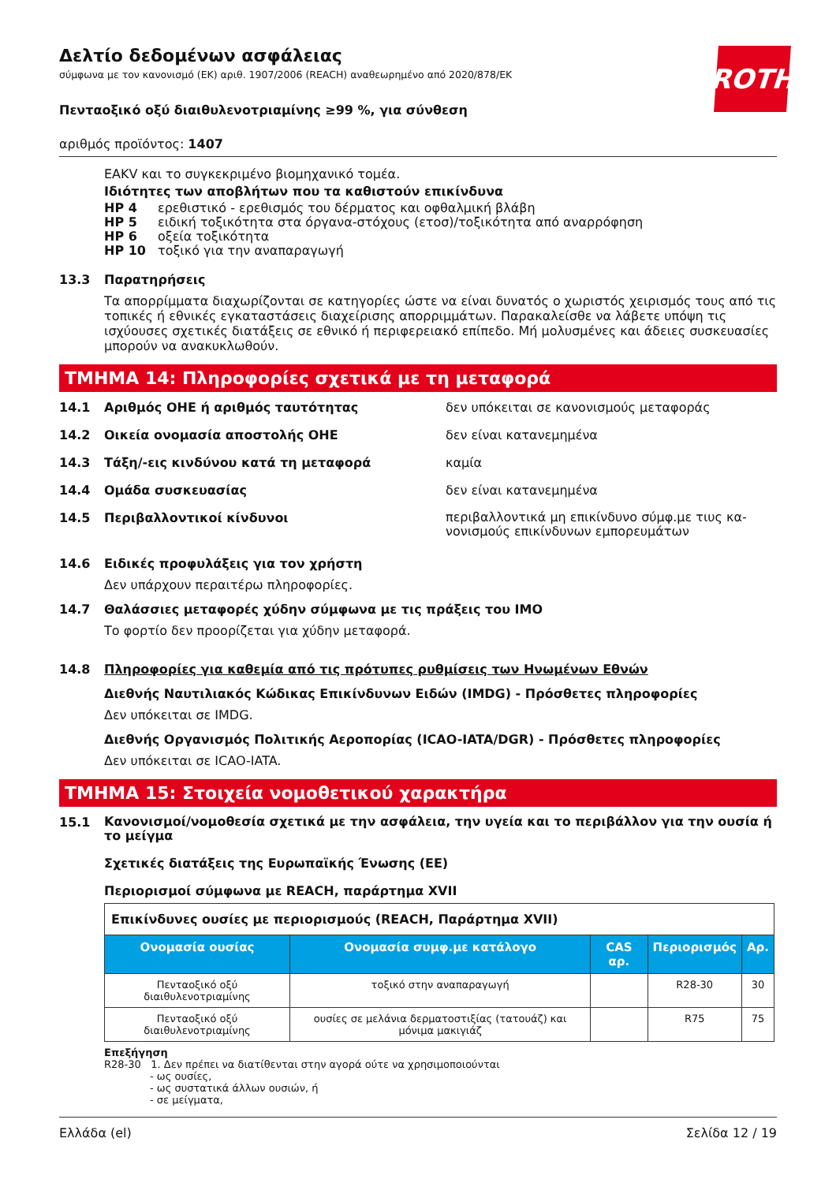ROTH
Δελτίο δεδομένων ασφάλειας
σύμφωνα με τον κανονισμό (ΕΚ) αριθ. 1907/2006 (REACH) αναθεωρημένο από 2020/878/ΕΚ
Πενταοξικό οξύ διαιθυλενοτριαμίνης ≥99 %, για σύνθεση
αριθμός προϊόντος: 1407
EAKV και το συγκεκριμένο βιομηχανικό τομέα.
Ιδιότητες των αποβλήτων που τα καθιστούν επικίνδυνα
HP 4 ερεθιστικό - ερεθισμός του δέρματος και οφθαλμική βλάβη
HP 5 ειδική τοξικότητα στα όργανα-στόχους (ετοσ)/τοξικότητα από αναρρόφηση
HP 6 οξεία τοξικότητα
HP 10 τοξικό για την αναπαραγωγή
13.3 Παρατηρήσεις
Τα απορρίμματα διαχωρίζονται σε κατηγορίες ώστε να είναι δυνατός ο χωριστός χειρισμός τους από τις τοπικές ή εθνικές εγκαταστάσεις διαχείρισης απορριμμάτων. Παρακαλείσθε να λάβετε υπόψη τις ισχύουσες σχετικές διατάξεις σε εθνικό ή περιφερειακό επίπεδο. Μή μολυσμένες και άδειες συσκευασίες μπορούν να ανακυκλωθούν.
ΤΜΗΜΑ 14: Πληροφορίες σχετικά με τη μεταφορά
14.1 Αριθμός ΟΗΕ ή αριθμός ταυτότητας δεν υπόκειται σε κανονισμούς μεταφοράς
14.2 Οικεία ονομασία αποστολής ΟΗΕ δεν είναι κατανεμημένα
14.3 Τάξη/-εις κινδύνου κατά τη μεταφορά καμία
14.4 Ομάδα συσκευασίας δεν είναι κατανεμημένα
14.5 Περιβαλλοντικοί κίνδυνοι περιβαλλοντικά μη επικίνδυνο σύμφ.με τιυς κα-νονισμούς επικίνδυνων εμπορευμάτων
14.6 Ειδικές προφυλάξεις για τον χρήστη
Δεν υπάρχουν περαιτέρω πληροφορίες.
14.7 Θαλάσσιες μεταφορές χύδην σύμφωνα με τις πράξεις του IMO
Το φορτίο δεν προορίζεται για χύδην μεταφορά.
14.8 Πληροφορίες για καθεμία από τις πρότυπες ρυθμίσεις των Ηνωμένων Εθνών
Διεθνής Ναυτιλιακός Κώδικας Επικίνδυνων Ειδών (IMDG) - Πρόσθετες πληροφορίες
Δεν υπόκειται σε IMDG.
Διεθνής Οργανισμός Πολιτικής Αεροπορίας (ICAO-IATA/DGR) - Πρόσθετες πληροφορίες
Δεν υπόκειται σε ICAO-IATA.
ΤΜΗΜΑ 15: Στοιχεία νομοθετικού χαρακτήρα
15.1 Κανονισμοί/νομοθεσία σχετικά με την ασφάλεια, την υγεία και το περιβάλλον για την ουσία ή το μείγμα
Σχετικές διατάξεις της Ευρωπαϊκής Ένωσης (ΕΕ)
Περιορισμοί σύμφωνα με REACH, παράρτημα XVII
| Επικίνδυνες ουσίες με περιορισμούς (REACH, Παράρτημα XVII) | | | | |
| Ονομασία ουσίας | Ονομασία συμφ.με κατάλογο | CAS αρ. | Περιορισμός | Αρ. |
| Πενταοξικό οξύ διαιθυλενοτριαμίνης | τοξικό στην αναπαραγωγή | | R28-30 | 30 |
| Πενταοξικό οξύ διαιθυλενοτριαμίνης | ουσίες σε μελάνια δερματοστιξίας (τατουάζ) και μόνιμα μακιγιάζ | | R75 | 75 |
Επεξήγηση
R28-30 1. Δεν πρέπει να διατίθενται στην αγορά ούτε να χρησιμοποιούνται
- ως ουσίες,
- ως συστατικά άλλων ουσιών, ή
- σε μείγματα,
Ελλάδα (el) Σελίδα 12 / 19